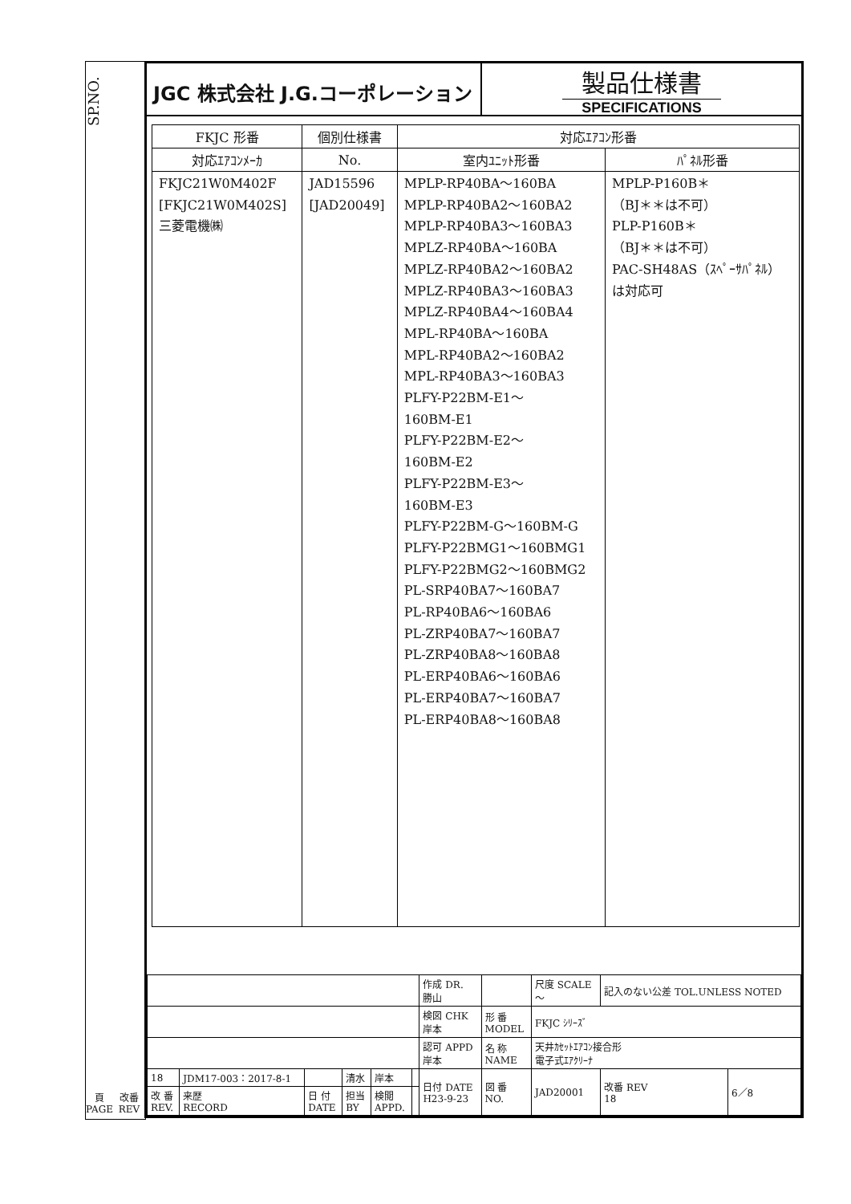SP.NO.
JGC 株式会社 J.G.コーポレーション
製品仕様書
SPECIFICATIONS
| FKJC 形番 | 個別仕様書 | 対応ｴｱｺﾝ形番 | |
| --- | --- | --- | --- |
| 対応ｴｱｺﾝﾒｰｶ | No. | 室内ﾕﾆｯﾄ形番 | ﾊﾟﾈﾙ形番 |
| FKJC21W0M402F [FKJC21W0M402S] 三菱電機㈱ | JAD15596 [JAD20049] | MPLP-RP40BA～160BA MPLP-RP40BA2～160BA2 MPLP-RP40BA3～160BA3 MPLZ-RP40BA～160BA MPLZ-RP40BA2～160BA2 MPLZ-RP40BA3～160BA3 MPLZ-RP40BA4～160BA4 MPL-RP40BA～160BA MPL-RP40BA2～160BA2 MPL-RP40BA3～160BA3 PLFY-P22BM-E1～ 160BM-E1 PLFY-P22BM-E2～ 160BM-E2 PLFY-P22BM-E3～ 160BM-E3 PLFY-P22BM-G～160BM-G PLFY-P22BMG1～160BMG1 PLFY-P22BMG2～160BMG2 PL-SRP40BA7～160BA7 PL-RP40BA6～160BA6 PL-ZRP40BA7～160BA7 PL-ZRP40BA8～160BA8 PL-ERP40BA6～160BA6 PL-ERP40BA7～160BA7 PL-ERP40BA8～160BA8 | MPLP-P160B＊ （BJ＊＊は不可） PLP-P160B＊ （BJ＊＊は不可） PAC-SH48AS（ｽﾍﾟｰｻﾊﾟﾈﾙ） は対応可 |
| | | | | | | 作成 DR. 勝山 | | 尺度 SCALE ～ | 記入のない公差 TOL.UNLESS NOTED | |
| | | | | | | 検図 CHK 岸本 | 形 番 MODEL | FKJC ｼﾘｰｽﾞ | | |
| | | | | | | 認可 APPD 岸本 | 名 称 NAME | 天井ｶｾｯﾄｴｱｺﾝ接合形 電子式ｴｱｸﾘｰﾅ | | |
| 18 | JDM17-003：2017-8-1 | | 清水 | 岸本 | | 日付 DATE H23-9-23 | 図 番 NO. | JAD20001 | 改番 REV 18 | 6／8 |
| 改 番 REV. | 来歴 RECORD | 日 付 DATE | 担当 BY | 検閲 APPD. | | | | | | |
頁
PAGE
改番
REV